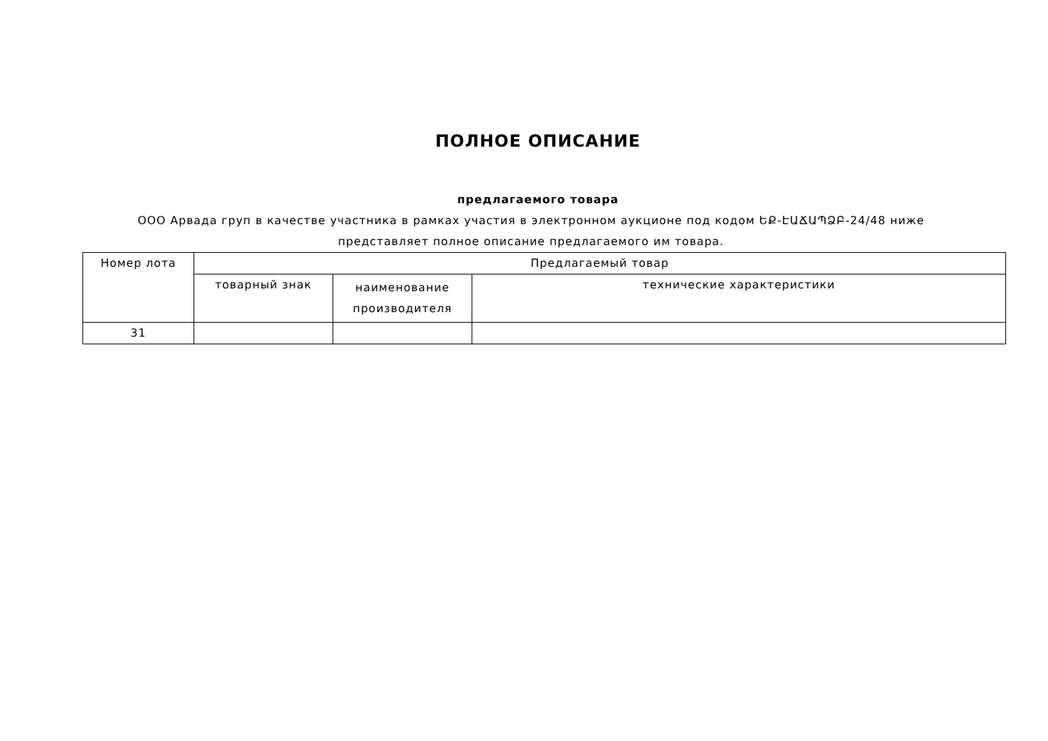ПОЛНОЕ ОПИСАНИЕ
предлагаемого товара
ООО Арвада груп в качестве участника в рамках участия в электронном аукционе под кодом ԵՔ-ԷԱՃԱՊՁԲ-24/48 ниже представляет полное описание предлагаемого им товара.
| Номер лота | Предлагаемый товар | | |
| --- | --- | --- | --- |
| | товарный знак | наименование производителя | технические характеристики |
| 31 | | | |